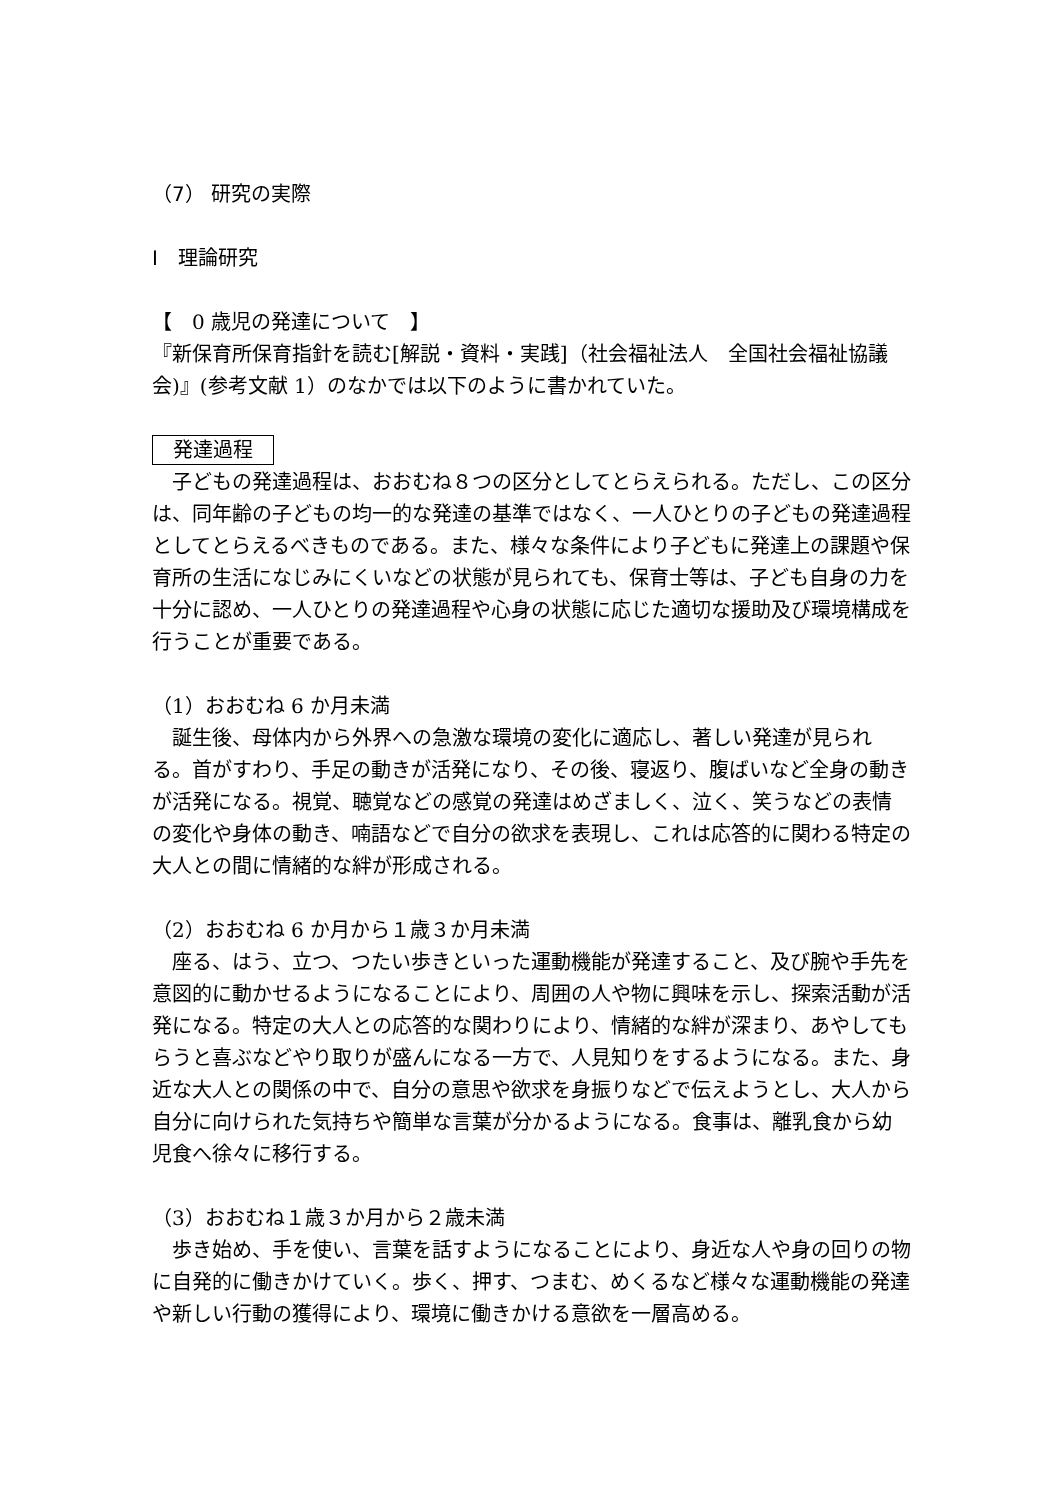（7） 研究の実際
Ⅰ　理論研究
【　0 歳児の発達について　】
『新保育所保育指針を読む[解説・資料・実践]（社会福祉法人　全国社会福祉協議会)』(参考文献 1）のなかでは以下のように書かれていた。
発達過程
　子どもの発達過程は、おおむね８つの区分としてとらえられる。ただし、この区分は、同年齢の子どもの均一的な発達の基準ではなく、一人ひとりの子どもの発達過程としてとらえるべきものである。また、様々な条件により子どもに発達上の課題や保育所の生活になじみにくいなどの状態が見られても、保育士等は、子ども自身の力を十分に認め、一人ひとりの発達過程や心身の状態に応じた適切な援助及び環境構成を行うことが重要である。
（1）おおむね 6 か月未満
　誕生後、母体内から外界への急激な環境の変化に適応し、著しい発達が見られる。首がすわり、手足の動きが活発になり、その後、寝返り、腹ばいなど全身の動きが活発になる。視覚、聴覚などの感覚の発達はめざましく、泣く、笑うなどの表情の変化や身体の動き、喃語などで自分の欲求を表現し、これは応答的に関わる特定の大人との間に情緒的な絆が形成される。
（2）おおむね 6 か月から１歳３か月未満
　座る、はう、立つ、つたい歩きといった運動機能が発達すること、及び腕や手先を意図的に動かせるようになることにより、周囲の人や物に興味を示し、探索活動が活発になる。特定の大人との応答的な関わりにより、情緒的な絆が深まり、あやしてもらうと喜ぶなどやり取りが盛んになる一方で、人見知りをするようになる。また、身近な大人との関係の中で、自分の意思や欲求を身振りなどで伝えようとし、大人から自分に向けられた気持ちや簡単な言葉が分かるようになる。食事は、離乳食から幼児食へ徐々に移行する。
（3）おおむね１歳３か月から２歳未満
　歩き始め、手を使い、言葉を話すようになることにより、身近な人や身の回りの物に自発的に働きかけていく。歩く、押す、つまむ、めくるなど様々な運動機能の発達や新しい行動の獲得により、環境に働きかける意欲を一層高める。